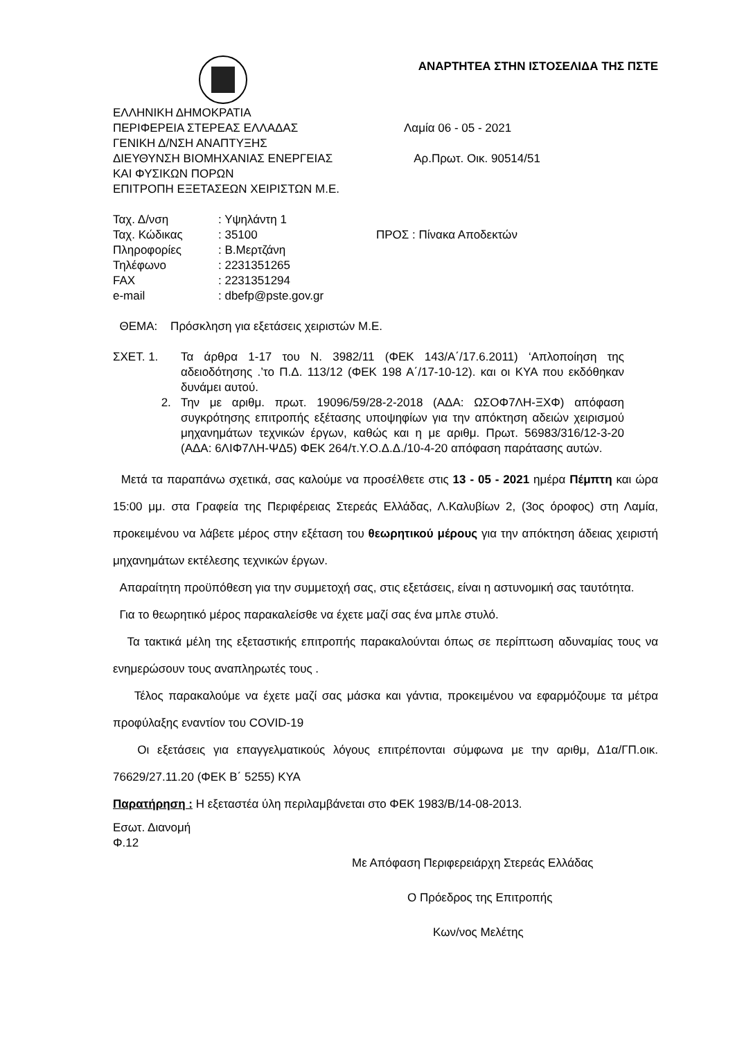ΑΝΑΡΤΗΤΕΑ ΣΤΗΝ ΙΣΤΟΣΕΛΙΔΑ ΤΗΣ ΠΣΤΕ
ΕΛΛΗΝΙΚΗ ΔΗΜΟΚΡΑΤΙΑ
ΠΕΡΙΦΕΡΕΙΑ ΣΤΕΡΕΑΣ ΕΛΛΑΔΑΣ Λαμία 06 - 05 - 2021
ΓΕΝΙΚΗ Δ/ΝΣΗ ΑΝΑΠΤΥΞΗΣ
ΔΙΕΥΘΥΝΣΗ ΒΙΟΜΗΧΑΝΙΑΣ ΕΝΕΡΓΕΙΑΣ Αρ.Πρωτ. Οικ. 90514/51
ΚΑΙ ΦΥΣΙΚΩΝ ΠΟΡΩΝ
ΕΠΙΤΡΟΠΗ ΕΞΕΤΑΣΕΩΝ ΧΕΙΡΙΣΤΩΝ Μ.Ε.
Ταχ. Δ/νση: Υψηλάντη 1
Ταχ. Κώδικας: 35100 ΠΡΟΣ : Πίνακα Αποδεκτών
Πληροφορίες: Β.Μερτζάνη
Τηλέφωνο: 2231351265
FAX: 2231351294
e-mail: dbefp@pste.gov.gr
ΘΕΜΑ: Πρόσκληση για εξετάσεις χειριστών Μ.Ε.
ΣΧΕΤ. 1. Τα άρθρα 1-17 του Ν. 3982/11 (ΦΕΚ 143/Α΄/17.6.2011) ‘Απλοποίηση της αδειοδότησης .’το Π.Δ. 113/12 (ΦΕΚ 198 Α΄/17-10-12). και οι ΚΥΑ που εκδόθηκαν δυνάμει αυτού.
2. Την με αριθμ. πρωτ. 19096/59/28-2-2018 (ΑΔΑ: ΩΣΟΦ7ΛΗ-ΞΧΦ) απόφαση συγκρότησης επιτροπής εξέτασης υποψηφίων για την απόκτηση αδειών χειρισμού μηχανημάτων τεχνικών έργων, καθώς και η με αριθμ. Πρωτ. 56983/316/12-3-20 (ΑΔΑ: 6ΛΙΦ7ΛΗ-ΨΔ5) ΦΕΚ 264/τ.Υ.Ο.Δ.Δ./10-4-20 απόφαση παράτασης αυτών.
Μετά τα παραπάνω σχετικά, σας καλούμε να προσέλθετε στις 13 - 05 - 2021 ημέρα Πέμπτη και ώρα 15:00 μμ. στα Γραφεία της Περιφέρειας Στερεάς Ελλάδας, Λ.Καλυβίων 2, (3ος όροφος) στη Λαμία, προκειμένου να λάβετε μέρος στην εξέταση του θεωρητικού μέρους για την απόκτηση άδειας χειριστή μηχανημάτων εκτέλεσης τεχνικών έργων.
Απαραίτητη προϋπόθεση για την συμμετοχή σας, στις εξετάσεις, είναι η αστυνομική σας ταυτότητα.
Για το θεωρητικό μέρος παρακαλείσθε να έχετε μαζί σας ένα μπλε στυλό.
Τα τακτικά μέλη της εξεταστικής επιτροπής παρακαλούνται όπως σε περίπτωση αδυναμίας τους να ενημερώσουν τους αναπληρωτές τους .
Τέλος παρακαλούμε να έχετε μαζί σας μάσκα και γάντια, προκειμένου να εφαρμόζουμε τα μέτρα προφύλαξης εναντίον του COVID-19
Οι εξετάσεις για επαγγελματικούς λόγους επιτρέπονται σύμφωνα με την αριθμ, Δ1α/ΓΠ.οικ. 76629/27.11.20 (ΦΕΚ Β΄ 5255) ΚΥΑ
Παρατήρηση : Η εξεταστέα ύλη περιλαμβάνεται στο ΦΕΚ 1983/Β/14-08-2013.
Εσωτ. Διανομή
Φ.12
Με Απόφαση Περιφερειάρχη Στερεάς Ελλάδας
Ο Πρόεδρος της Επιτροπής
Κων/νος Μελέτης